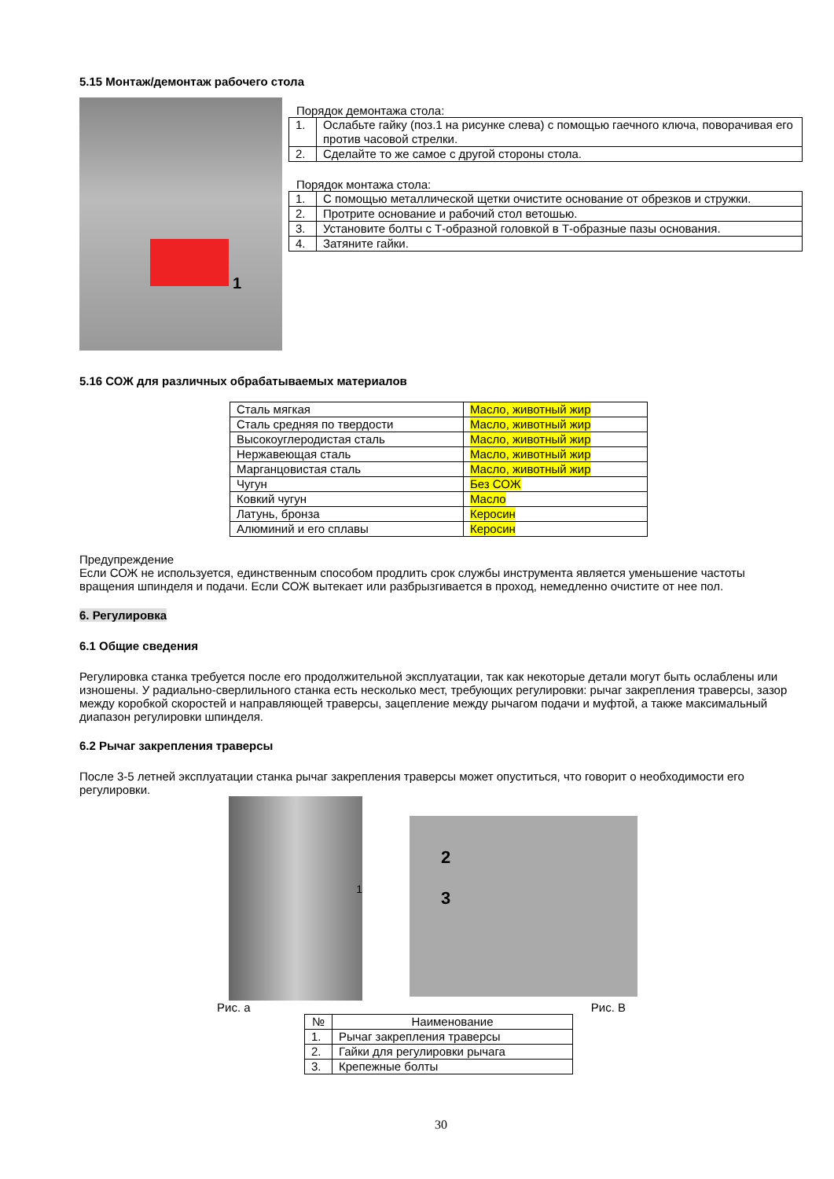5.15 Монтаж/демонтаж рабочего стола
1
Порядок демонтажа стола:
| 1. | Ослабьте гайку (поз.1 на рисунке слева) с помощью гаечного ключа, поворачивая его против часовой стрелки. |
| 2. | Сделайте то же самое с другой стороны стола. |
Порядок монтажа стола:
| 1. | С помощью металлической щетки очистите основание от обрезков и стружки. |
| 2. | Протрите основание и рабочий стол ветошью. |
| 3. | Установите болты с Т-образной головкой в Т-образные пазы основания. |
| 4. | Затяните гайки. |
5.16 СОЖ для различных обрабатываемых материалов
| Сталь мягкая | Масло, животный жир |
| Сталь средняя по твердости | Масло, животный жир |
| Высокоуглеродистая сталь | Масло, животный жир |
| Нержавеющая сталь | Масло, животный жир |
| Марганцовистая сталь | Масло, животный жир |
| Чугун | Без СОЖ |
| Ковкий чугун | Масло |
| Латунь, бронза | Керосин |
| Алюминий и его сплавы | Керосин |
Предупреждение
Если СОЖ не используется, единственным способом продлить срок службы инструмента является уменьшение частоты вращения шпинделя и подачи. Если СОЖ вытекает или разбрызгивается в проход, немедленно очистите от нее пол.
6. Регулировка
6.1 Общие сведения
Регулировка станка требуется после его продолжительной эксплуатации, так как некоторые детали могут быть ослаблены или изношены. У радиально-сверлильного станка есть несколько мест, требующих регулировки: рычаг закрепления траверсы, зазор между коробкой скоростей и направляющей траверсы, зацепление между рычагом подачи и муфтой, а также максимальный диапазон регулировки шпинделя.
6.2 Рычаг закрепления траверсы
После 3-5 летней эксплуатации станка рычаг закрепления траверсы может опуститься, что говорит о необходимости его регулировки.
1
2
3
Рис. а Рис. B
| № | Наименование |
| 1. | Рычаг закрепления траверсы |
| 2. | Гайки для регулировки рычага |
| 3. | Крепежные болты |
30